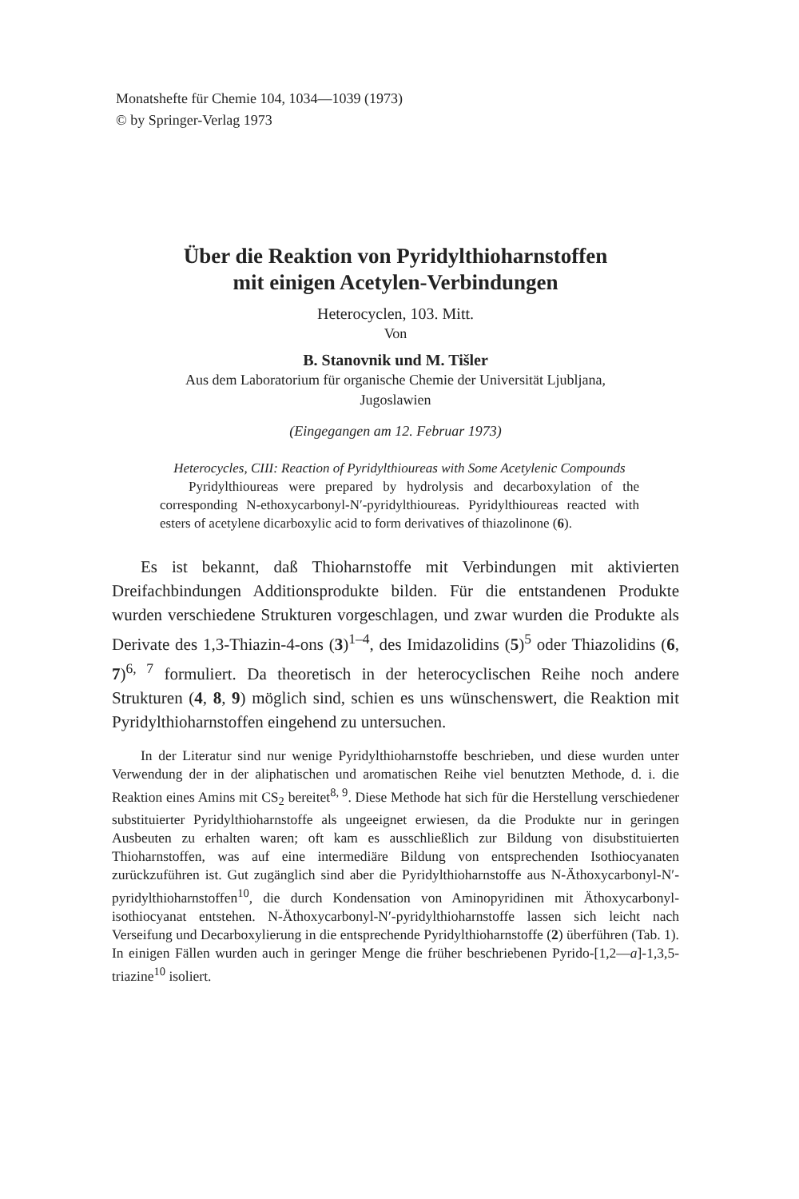Monatshefte für Chemie 104, 1034—1039 (1973)
© by Springer-Verlag 1973
Über die Reaktion von Pyridylthioharnstoffen
mit einigen Acetylen-Verbindungen
Heterocyclen, 103. Mitt.
Von
B. Stanovnik und M. Tišler
Aus dem Laboratorium für organische Chemie der Universität Ljubljana,
Jugoslawien
(Eingegangen am 12. Februar 1973)
Heterocycles, CIII: Reaction of Pyridylthioureas with Some Acetylenic Compounds
Pyridylthioureas were prepared by hydrolysis and decarboxylation of the corresponding N-ethoxycarbonyl-N′-pyridylthioureas. Pyridylthioureas reacted with esters of acetylene dicarboxylic acid to form derivatives of thiazolinone (6).
Es ist bekannt, daß Thioharnstoffe mit Verbindungen mit aktivierten Dreifachbindungen Additionsprodukte bilden. Für die entstandenen Produkte wurden verschiedene Strukturen vorgeschlagen, und zwar wurden die Produkte als Derivate des 1,3-Thiazin-4-ons (3)<sup>1–4</sup>, des Imidazolidins (5)<sup>5</sup> oder Thiazolidins (6, 7)<sup>6, 7</sup> formuliert. Da theoretisch in der heterocyclischen Reihe noch andere Strukturen (4, 8, 9) möglich sind, schien es uns wünschenswert, die Reaktion mit Pyridylthioharnstoffen eingehend zu untersuchen.
In der Literatur sind nur wenige Pyridylthioharnstoffe beschrieben, und diese wurden unter Verwendung der in der aliphatischen und aromatischen Reihe viel benutzten Methode, d. i. die Reaktion eines Amins mit CS<sub>2</sub> bereitet<sup>8, 9</sup>. Diese Methode hat sich für die Herstellung verschiedener substituierter Pyridylthioharnstoffe als ungeeignet erwiesen, da die Produkte nur in geringen Ausbeuten zu erhalten waren; oft kam es ausschließlich zur Bildung von disubstituierten Thioharnstoffen, was auf eine intermediäre Bildung von entsprechenden Isothiocyanaten zurückzuführen ist. Gut zugänglich sind aber die Pyridylthioharnstoffe aus N-Äthoxycarbonyl-N′-pyridylthioharnstoffen<sup>10</sup>, die durch Kondensation von Aminopyridinen mit Äthoxycarbonyl-isothiocyanat entstehen. N-Äthoxycarbonyl-N′-pyridylthioharnstoffe lassen sich leicht nach Verseifung und Decarboxylierung in die entsprechende Pyridylthioharnstoffe (2) überführen (Tab. 1). In einigen Fällen wurden auch in geringer Menge die früher beschriebenen Pyrido-[1,2—a]-1,3,5-triazine<sup>10</sup> isoliert.